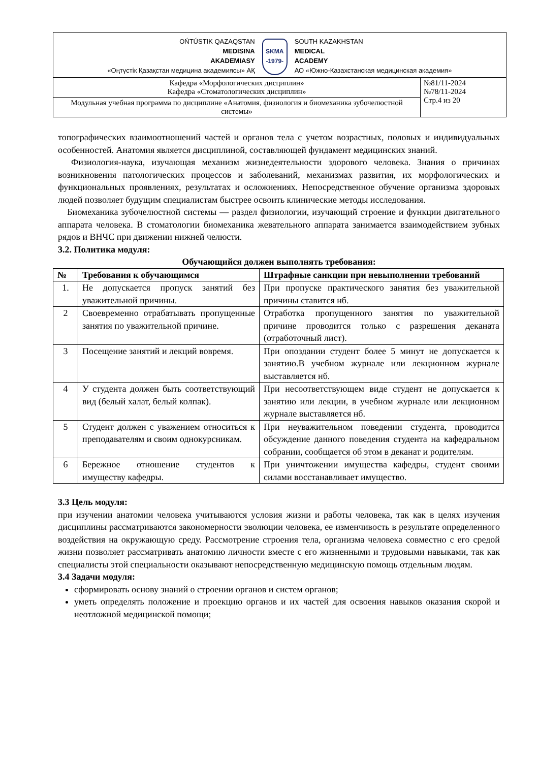| OŃTÚSTIK QAZAQSTAN MEDISINA AKADEMIASY «Оңтүстік Қазақстан медицина академиясы» АҚ SKMA -1979- SOUTH KAZAKHSTAN MEDICAL ACADEMY АО «Южно-Казахстанская медицинская академия» | |
| Кафедра «Морфологических дисциплин» Кафедра «Стоматологических дисциплин» | №81/11-2024 №78/11-2024 Стр.4 из 20 |
| Модульная учебная программа по дисциплине «Анатомия, физиология и биомеханика зубочелюстной системы» | |
топографических взаимоотношений частей и органов тела с учетом возрастных, половых и индивидуальных особенностей. Анатомия является дисциплиной, составляющей фундамент медицинских знаний.
Физиология-наука, изучающая механизм жизнедеятельности здорового человека. Знания о причинах возникновения патологических процессов и заболеваний, механизмах развития, их морфологических и функциональных проявлениях, результатах и осложнениях. Непосредственное обучение организма здоровых людей позволяет будущим специалистам быстрее освоить клинические методы исследования.
Биомеханика зубочелюстной системы — раздел физиологии, изучающий строение и функции двигательного аппарата человека. В стоматологии биомеханика жевательного аппарата занимается взаимодействием зубных рядов и ВНЧС при движении нижней челюсти.
3.2. Политика модуля:
Обучающийся должен выполнять требования:
| № | Требования к обучающимся | Штрафные санкции при невыполнении требований |
| --- | --- | --- |
| 1. | Не допускается пропуск занятий без уважительной причины. | При пропуске практического занятия без уважительной причины ставится нб. |
| 2 | Своевременно отрабатывать пропущенные занятия по уважительной причине. | Отработка пропущенного занятия по уважительной причине проводится только с разрешения деканата (отработочный лист). |
| 3 | Посещение занятий и лекций вовремя. | При опоздании студент более 5 минут не допускается к занятию.В учебном журнале или лекционном журнале выставляется нб. |
| 4 | У студента должен быть соответствующий вид (белый халат, белый колпак). | При несоответствующем виде студент не допускается к занятию или лекции, в учебном журнале или лекционном журнале выставляется нб. |
| 5 | Студент должен с уважением относиться к преподавателям и своим однокурсникам. | При неуважительном поведении студента, проводится обсуждение данного поведения студента на кафедральном собрании, сообщается об этом в деканат и родителям. |
| 6 | Бережное отношение студентов к имуществу кафедры. | При уничтожении имущества кафедры, студент своими силами восстанавливает имущество. |
3.3 Цель модуля:
при изучении анатомии человека учитываются условия жизни и работы человека, так как в целях изучения дисциплины рассматриваются закономерности эволюции человека, ее изменчивость в результате определенного воздействия на окружающую среду. Рассмотрение строения тела, организма человека совместно с его средой жизни позволяет рассматривать анатомию личности вместе с его жизненными и трудовыми навыками, так как специалисты этой специальности оказывают непосредственную медицинскую помощь отдельным людям.
3.4 Задачи модуля:
сформировать основу знаний о строении органов и систем органов;
уметь определять положение и проекцию органов и их частей для освоения навыков оказания скорой и неотложной медицинской помощи;